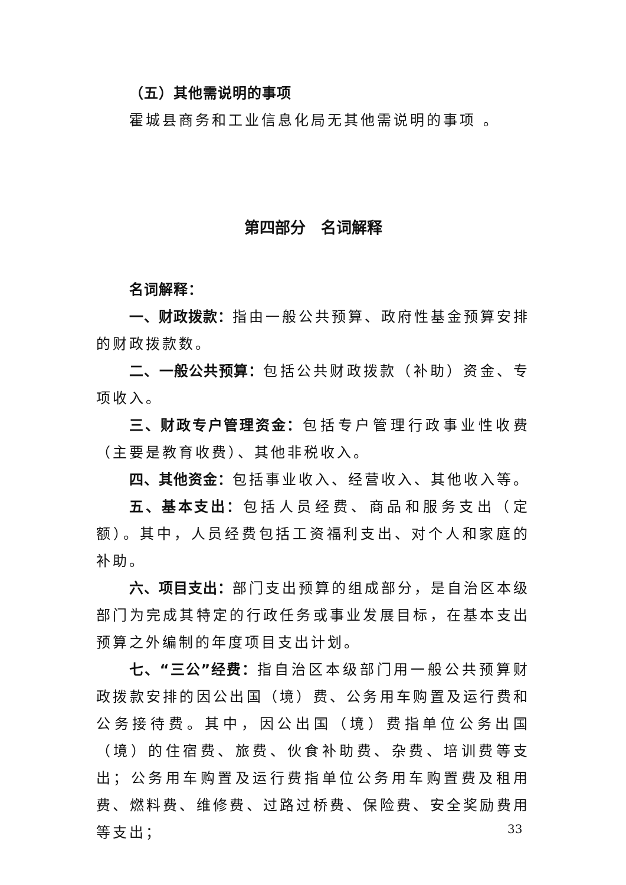（五）其他需说明的事项
霍城县商务和工业信息化局无其他需说明的事项 。
第四部分　名词解释
名词解释：
一、财政拨款：指由一般公共预算、政府性基金预算安排的财政拨款数。
二、一般公共预算：包括公共财政拨款（补助）资金、专项收入。
三、财政专户管理资金：包括专户管理行政事业性收费（主要是教育收费）、其他非税收入。
四、其他资金：包括事业收入、经营收入、其他收入等。
五、基本支出：包括人员经费、商品和服务支出（定额）。其中，人员经费包括工资福利支出、对个人和家庭的补助。
六、项目支出：部门支出预算的组成部分，是自治区本级部门为完成其特定的行政任务或事业发展目标，在基本支出预算之外编制的年度项目支出计划。
七、“三公”经费：指自治区本级部门用一般公共预算财政拨款安排的因公出国（境）费、公务用车购置及运行费和公务接待费。其中，因公出国（境）费指单位公务出国（境）的住宿费、旅费、伙食补助费、杂费、培训费等支出；公务用车购置及运行费指单位公务用车购置费及租用费、燃料费、维修费、过路过桥费、保险费、安全奖励费用等支出；
33